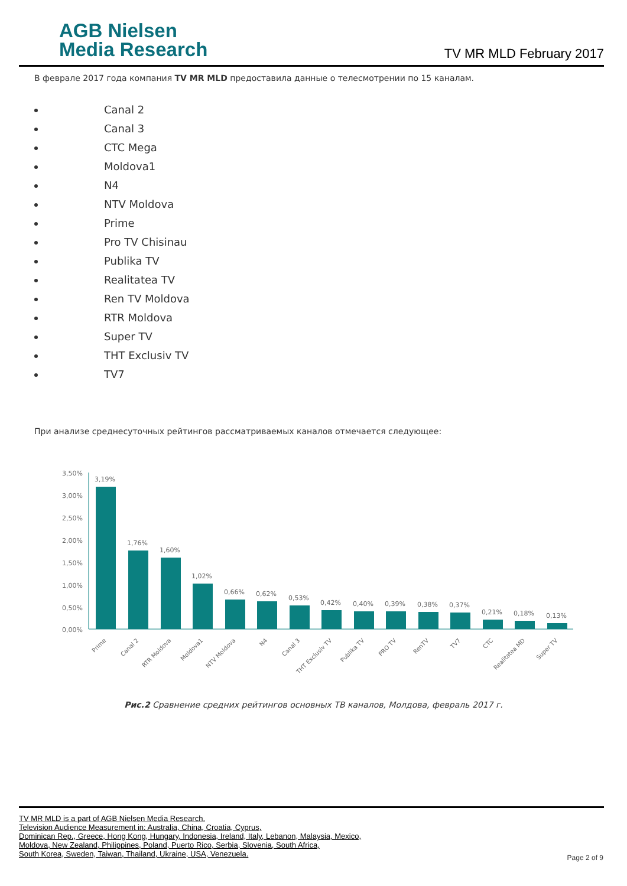AGB Nielsen
Media Research
TV MR MLD February 2017
В феврале 2017 года компания TV MR MLD предоставила данные о телесмотрении по 15 каналам.
Canal 2
Canal 3
CTC Mega
Moldova1
N4
NTV Moldova
Prime
Pro TV Chisinau
Publika TV
Realitatea TV
Ren TV Moldova
RTR Moldova
Super TV
THT Exclusiv TV
TV7
При анализе среднесуточных рейтингов рассматриваемых каналов отмечается следующее:
3,50%
3,00%
2,50%
2,00%
1,50%
1,00%
0,50%
0,00%
3,19%
1,76%
1,60%
1,02%
0,66%
0,62%
0,53%
0,42%
0,40%
0,39%
0,38%
0,37%
0,21%
0,18%
0,13%
Prime
Canal 2
RTR Moldova
Moldova1
NTV Moldova
N4
Canal 3
THT Exclusiv TV
Publika TV
PRO TV
RenTV
TV7
CTC
Realitatea MD
Super TV
Рис.2 Сравнение средних рейтингов основных ТВ каналов, Молдова, февраль 2017 г.
TV MR MLD is a part of AGB Nielsen Media Research.
Television Audience Measurement in: Australia, China, Croatia, Cyprus,
Dominican Rep., Greece, Hong Kong, Hungary, Indonesia, Ireland, Italy, Lebanon, Malaysia, Mexico,
Moldova, New Zealand, Philippines, Poland, Puerto Rico, Serbia, Slovenia, South Africa,
South Korea, Sweden, Taiwan, Thailand, Ukraine, USA, Venezuela.
Page 2 of 9